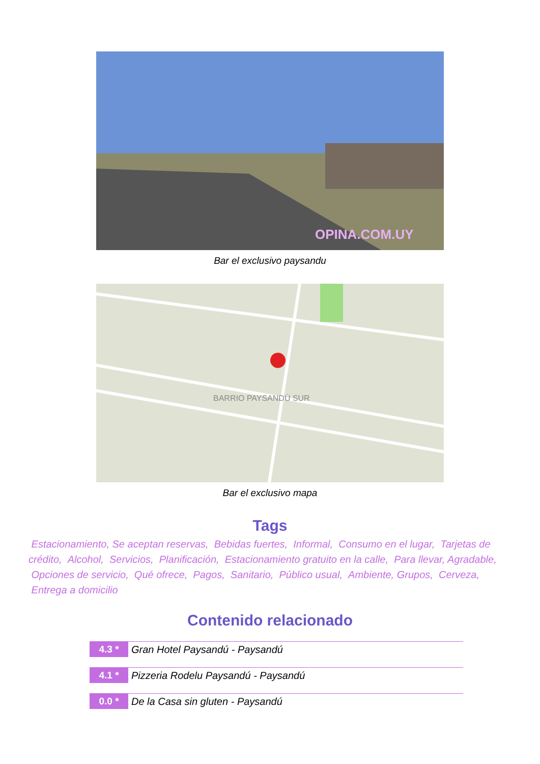OPINA.COM.UY
Bar el exclusivo paysandu
BARRIO PAYSANDÚ SUR
Bar el exclusivo mapa
Tags
Estacionamiento, Se aceptan reservas, Bebidas fuertes, Informal, Consumo en el lugar, Tarjetas de crédito, Alcohol, Servicios, Planificación, Estacionamiento gratuito en la calle, Para llevar, Agradable, Opciones de servicio, Qué ofrece, Pagos, Sanitario, Público usual, Ambiente, Grupos, Cerveza, Entrega a domicilio
Contenido relacionado
4.3 * Gran Hotel Paysandú - Paysandú
4.1 * Pizzeria Rodelu Paysandú - Paysandú
0.0 * De la Casa sin gluten - Paysandú